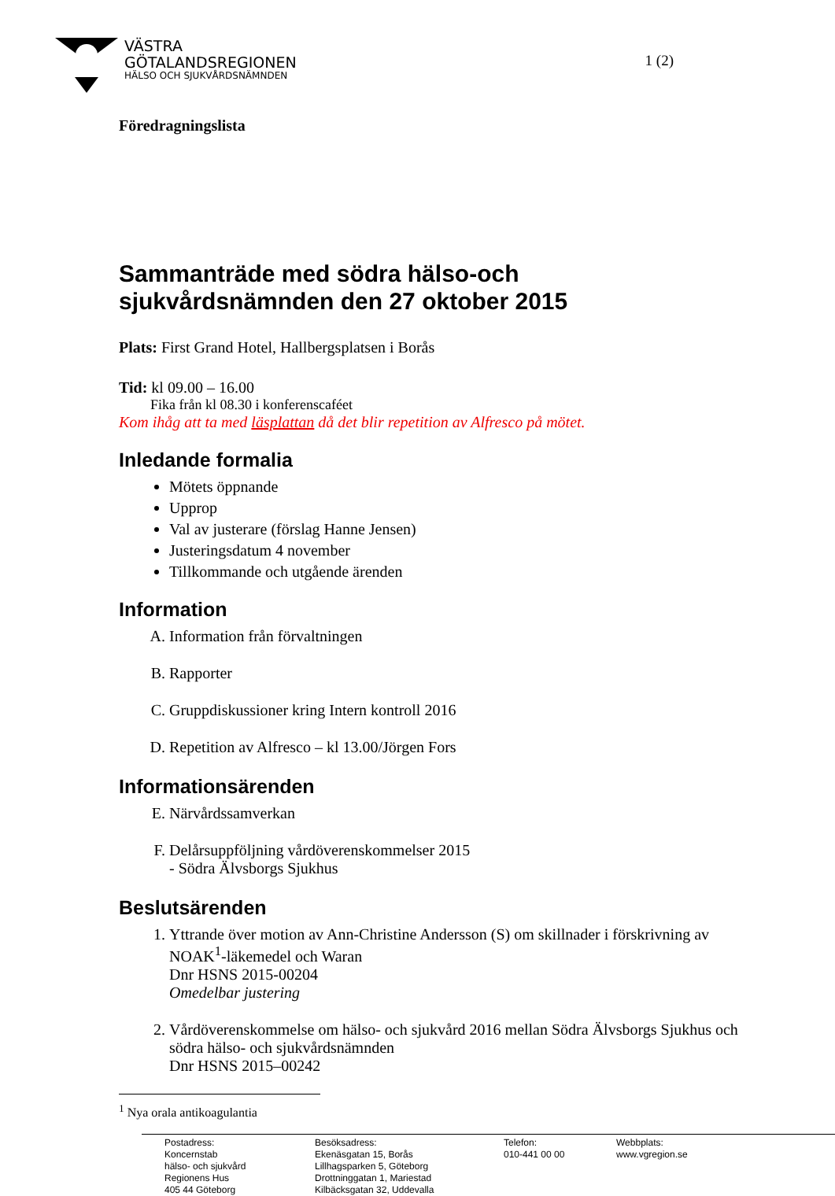VÄSTRA
GÖTALANDSREGIONEN
HÄLSO OCH SJUKVÅRDSNÄMNDEN
1 (2)
Föredragningslista
Sammanträde med södra hälso-och sjukvårdsnämnden den 27 oktober 2015
Plats: First Grand Hotel, Hallbergsplatsen i Borås
Tid: kl 09.00 – 16.00
Fika från kl 08.30 i konferenscaféet
Kom ihåg att ta med läsplattan då det blir repetition av Alfresco på mötet.
Inledande formalia
Mötets öppnande
Upprop
Val av justerare (förslag Hanne Jensen)
Justeringsdatum 4 november
Tillkommande och utgående ärenden
Information
A. Information från förvaltningen
B. Rapporter
C. Gruppdiskussioner kring Intern kontroll 2016
D. Repetition av Alfresco – kl 13.00/Jörgen Fors
Informationsärenden
E. Närvårdssamverkan
F. Delårsuppföljning vårdöverenskommelser 2015
- Södra Älvsborgs Sjukhus
Beslutsärenden
1. Yttrande över motion av Ann-Christine Andersson (S) om skillnader i förskrivning av NOAK<sup>1</sup>-läkemedel och Waran
Dnr HSNS 2015-00204
Omedelbar justering
2. Vårdöverenskommelse om hälso- och sjukvård 2016 mellan Södra Älvsborgs Sjukhus och södra hälso- och sjukvårdsnämnden
Dnr HSNS 2015–00242
<sup>1</sup> Nya orala antikoagulantia
Postadress:
Koncernstab
hälso- och sjukvård
Regionens Hus
405 44 Göteborg
Besöksadress:
Ekenäsgatan 15, Borås
Lillhagsparken 5, Göteborg
Drottninggatan 1, Mariestad
Kilbäcksgatan 32, Uddevalla
Telefon:
010-441 00 00
Webbplats:
www.vgregion.se